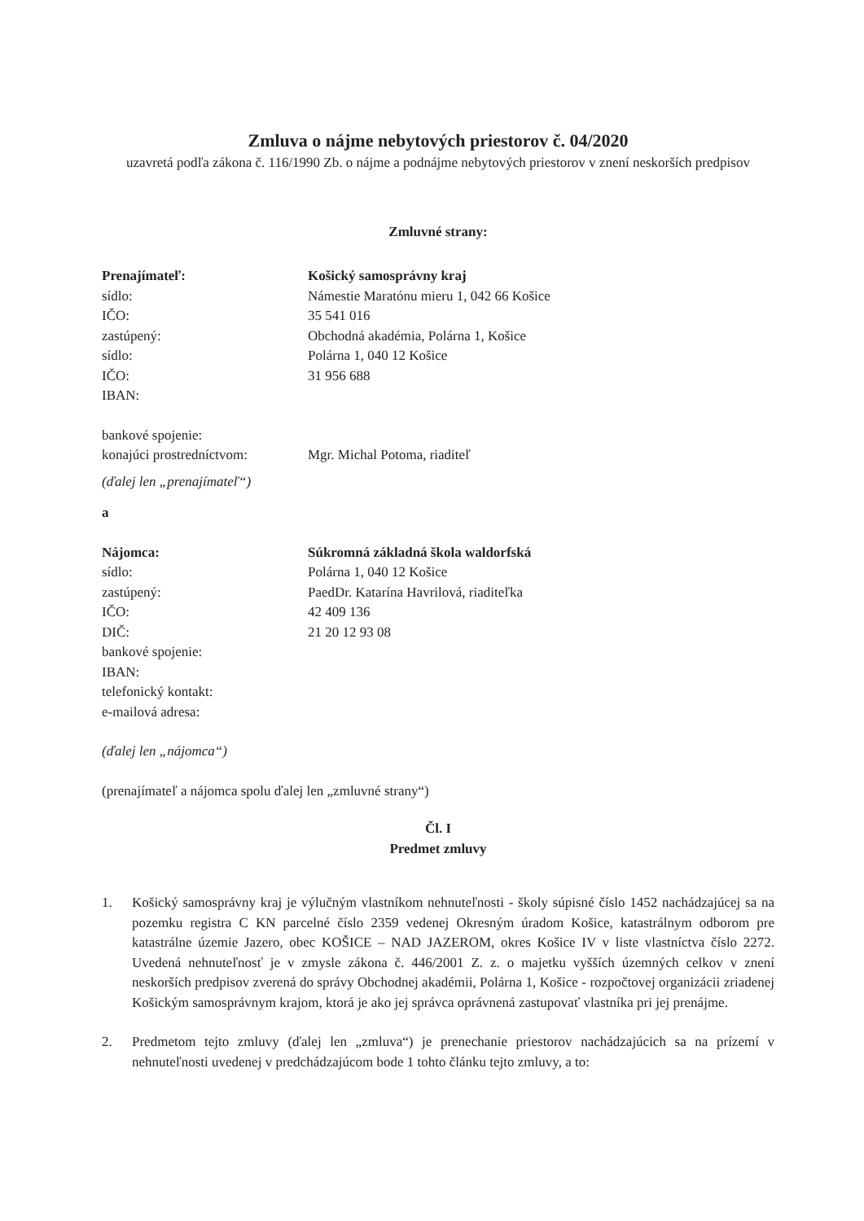Zmluva o nájme nebytových priestorov č. 04/2020
uzavretá podľa zákona č. 116/1990 Zb. o nájme a podnájme nebytových priestorov v znení neskorších predpisov
Zmluvné strany:
Prenajímateľ: Košický samosprávny kraj
sídlo: Námestie Maratónu mieru 1, 042 66 Košice
IČO: 35 541 016
zastúpený: Obchodná akadémia, Polárna 1, Košice
sídlo: Polárna 1, 040 12 Košice
IČO: 31 956 688
IBAN:
bankové spojenie:
konajúci prostredníctvom:
Mgr. Michal Potoma, riaditeľ
(ďalej len „prenajímateľ“)
a
Nájomca: Súkromná základná škola waldorfská
sídlo: Polárna 1, 040 12 Košice
zastúpený: PaedDr. Katarína Havrilová, riaditeľka
IČO: 42 409 136
DIČ: 21 20 12 93 08
bankové spojenie:
IBAN:
telefonický kontakt:
e-mailová adresa:
(ďalej len „nájomca“)
(prenajímateľ a nájomca spolu ďalej len „zmluvné strany“)
Čl. I
Predmet zmluvy
1. Košický samosprávny kraj je výlučným vlastníkom nehnuteľnosti - školy súpisné číslo 1452 nachádzajúcej sa na pozemku registra C KN parcelné číslo 2359 vedenej Okresným úradom Košice, katastrálnym odborom pre katastrálne územie Jazero, obec KOŠICE – NAD JAZEROM, okres Košice IV v liste vlastníctva číslo 2272. Uvedená nehnuteľnosť je v zmysle zákona č. 446/2001 Z. z. o majetku vyšších územných celkov v znení neskorších predpisov zverená do správy Obchodnej akadémii, Polárna 1, Košice - rozpočtovej organizácii zriadenej Košickým samosprávnym krajom, ktorá je ako jej správca oprávnená zastupovať vlastníka pri jej prenájme.
2. Predmetom tejto zmluvy (ďalej len „zmluva“) je prenechanie priestorov nachádzajúcich sa na prízemí v nehnuteľnosti uvedenej v predchádzajúcom bode 1 tohto článku tejto zmluvy, a to: